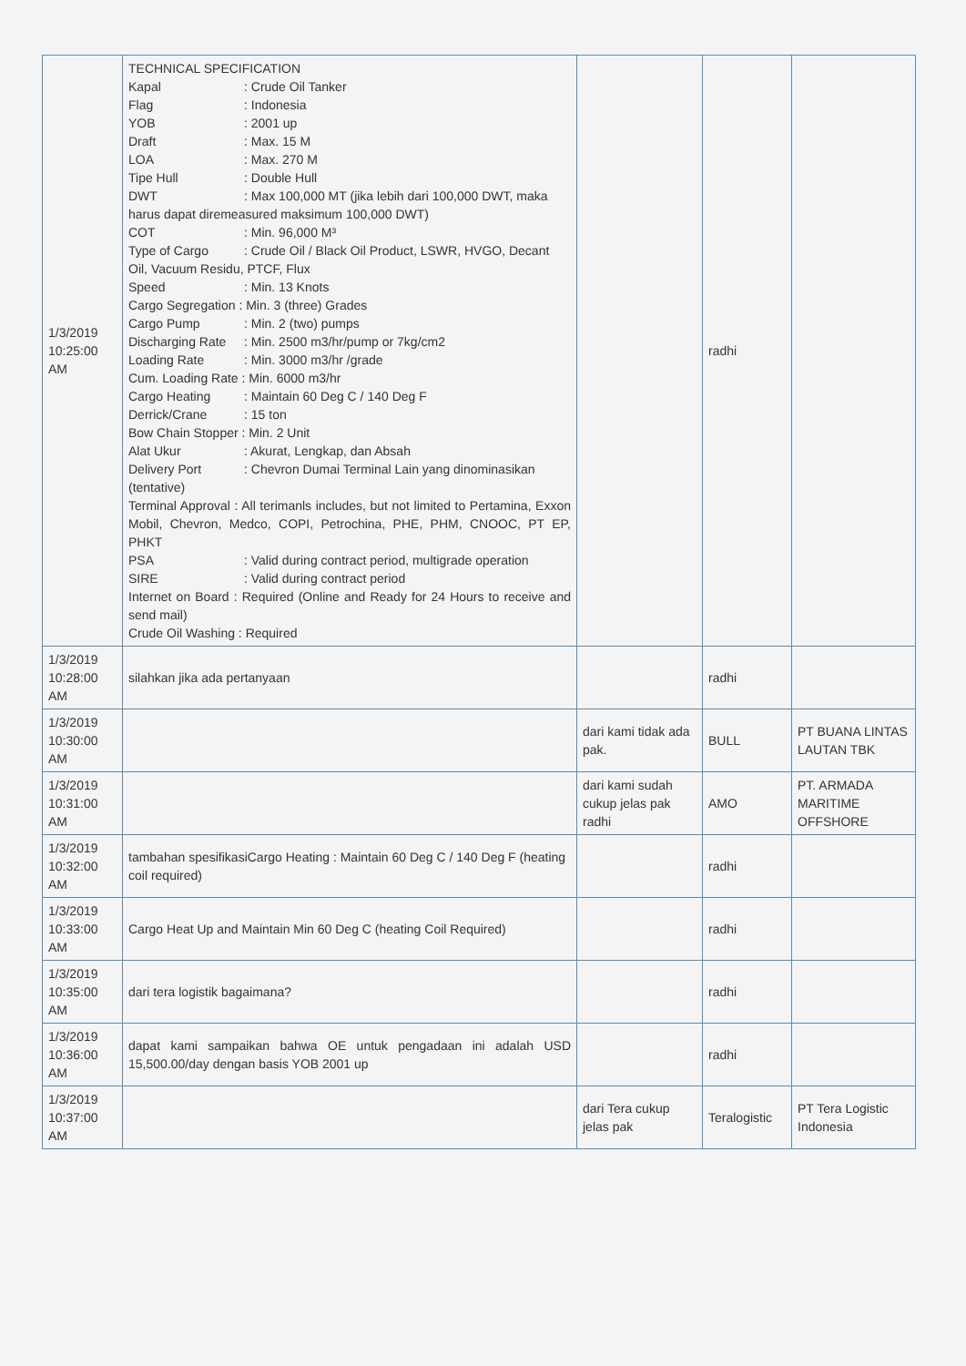| 1/3/2019 10:25:00 AM | TECHNICAL SPECIFICATION Kapal : Crude Oil Tanker Flag : Indonesia YOB : 2001 up Draft : Max. 15 M LOA : Max. 270 M Tipe Hull : Double Hull DWT : Max 100,000 MT (jika lebih dari 100,000 DWT, maka harus dapat diremeasured maksimum 100,000 DWT) COT : Min. 96,000 M³ Type of Cargo : Crude Oil / Black Oil Product, LSWR, HVGO, Decant Oil, Vacuum Residu, PTCF, Flux Speed : Min. 13 Knots Cargo Segregation : Min. 3 (three) Grades Cargo Pump : Min. 2 (two) pumps Discharging Rate : Min. 2500 m3/hr/pump or 7kg/cm2 Loading Rate : Min. 3000 m3/hr /grade Cum. Loading Rate : Min. 6000 m3/hr Cargo Heating : Maintain 60 Deg C / 140 Deg F Derrick/Crane : 15 ton Bow Chain Stopper : Min. 2 Unit Alat Ukur : Akurat, Lengkap, dan Absah Delivery Port : Chevron Dumai Terminal Lain yang dinominasikan (tentative) Terminal Approval : All terimanls includes, but not limited to Pertamina, Exxon Mobil, Chevron, Medco, COPI, Petrochina, PHE, PHM, CNOOC, PT EP, PHKT PSA : Valid during contract period, multigrade operation SIRE : Valid during contract period Internet on Board : Required (Online and Ready for 24 Hours to receive and send mail) Crude Oil Washing : Required | | radhi | |
| 1/3/2019 10:28:00 AM | silahkan jika ada pertanyaan | | radhi | |
| 1/3/2019 10:30:00 AM | | dari kami tidak ada pak. | BULL | PT BUANA LINTAS LAUTAN TBK |
| 1/3/2019 10:31:00 AM | | dari kami sudah cukup jelas pak radhi | AMO | PT. ARMADA MARITIME OFFSHORE |
| 1/3/2019 10:32:00 AM | tambahan spesifikasiCargo Heating : Maintain 60 Deg C / 140 Deg F (heating coil required) | | radhi | |
| 1/3/2019 10:33:00 AM | Cargo Heat Up and Maintain Min 60 Deg C (heating Coil Required) | | radhi | |
| 1/3/2019 10:35:00 AM | dari tera logistik bagaimana? | | radhi | |
| 1/3/2019 10:36:00 AM | dapat kami sampaikan bahwa OE untuk pengadaan ini adalah USD 15,500.00/day dengan basis YOB 2001 up | | radhi | |
| 1/3/2019 10:37:00 AM | | dari Tera cukup jelas pak | Teralogistic | PT Tera Logistic Indonesia |